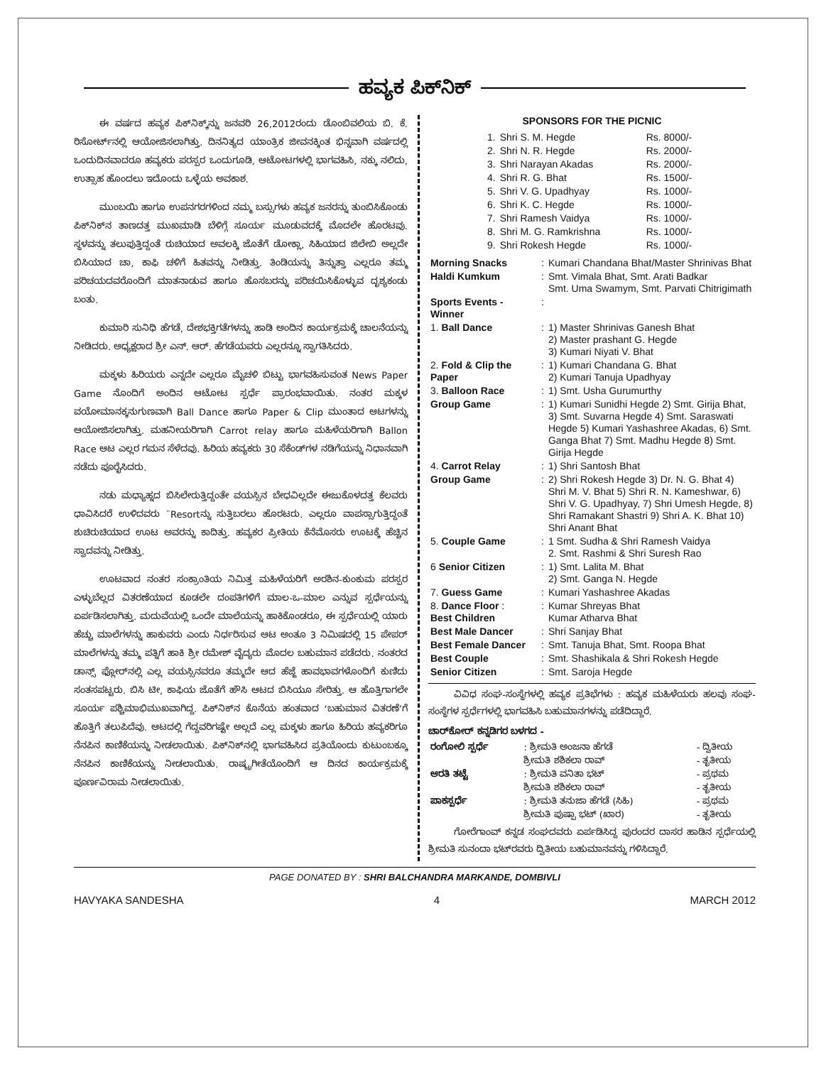ಹವ್ಯಕ ಪಿಕ್‌ನಿಕ್
ಈ ವರ್ಷದ ಹವ್ಯಕ ಪಿಕ್‌ನಿಕ್ಕ್‌ನ್ನು ಜನವರಿ 26,2012ರಂದು ಡೊಂಬಿವಲಿಯ ಬಿ. ಕೆ. ರಿಸೋರ್ಟ್‌ನಲ್ಲಿ ಆಯೋಜಿಸಲಾಗಿತ್ತು. ದಿನನಿತ್ಯದ ಯಾಂತ್ರಿಕ ಜೀವನಕ್ಕಿಂತ ಭಿನ್ನವಾಗಿ ವರ್ಷದಲ್ಲಿ ಒಂದುದಿನವಾದರೂ ಹವ್ಯಕರು ಪರಸ್ಪರ ಒಂದುಗೂಡಿ, ಆಟೋಟಗಳಲ್ಲಿ ಭಾಗವಹಿಸಿ, ನಕ್ಕು ನಲಿದು, ಉತ್ಸಾಹ ಹೊಂದಲು ಇದೊಂದು ಒಳ್ಳೆಯ ಅವಕಾಶ.
ಮುಂಬಯಿ ಹಾಗೂ ಉಪನಗರಗಳಿಂದ ನಮ್ಮ ಬಸ್ಸುಗಳು ಹವ್ಯಕ ಜನರನ್ನು ತುಂಬಿಸಿಕೊಂಡು ಪಿಕ್‌ನಿಕ್‌ನ ತಾಣದತ್ತ ಮುಖಮಾಡಿ ಬೆಳಿಗ್ಗೆ ಸೂರ್ಯ ಮೂಡುವದಕ್ಕೆ ಮೊದಲೇ ಹೊರಟವು. ಸ್ಥಳವನ್ನು ತಲುಪುತ್ತಿದ್ದಂತೆ ರುಚಿಯಾದ ಅವಲಕ್ಕಿ ಜೊತೆಗೆ ಡೋಕ್ಲಾ, ಸಿಹಿಯಾದ ಜಿಲೇಬಿ ಅಲ್ಲದೇ ಬಿಸಿಯಾದ ಚಾ, ಕಾಫಿ ಚಳಿಗೆ ಹಿತವನ್ನು ನೀಡಿತ್ತು. ತಿಂಡಿಯನ್ನು ತಿನ್ನುತ್ತಾ ಎಲ್ಲರೂ ತಮ್ಮ ಪರಿಚಯದವರೊಂದಿಗೆ ಮಾತನಾಡುವ ಹಾಗೂ ಹೊಸಬರನ್ನು ಪರಿಚಯಿಸಿಕೊಳ್ಳುವ ದೃಶ್ಯಕಂಡು ಬಂತು.
ಕುಮಾರಿ ಸುನಿಧಿ ಹೆಗಡೆ, ದೇಶಭಕ್ತಿಗತೆಗಳನ್ನು ಹಾಡಿ ಅಂದಿನ ಕಾರ್ಯಕ್ರಮಕ್ಕೆ ಚಾಲನೆಯನ್ನು ನೀಡಿದರು. ಅಧ್ಯಕ್ಷರಾದ ಶ್ರೀ ಎನ್. ಆರ್. ಹೆಗಡೆಯವರು ಎಲ್ಲರನ್ನೂ ಸ್ವಾಗತಿಸಿದರು.
ಮಕ್ಕಳು ಹಿರಿಯರು ಎನ್ನದೇ ಎಲ್ಲರೂ ಮೈಚಳಿ ಬಿಟ್ಟು ಭಾಗವಹಿಸುವಂತ News Paper Game ನೊಂದಿಗೆ ಅಂದಿನ ಆಟೋಟ ಸ್ಪರ್ಧೆ ಪ್ರಾರಂಭವಾಯಿತು. ನಂತರ ಮಕ್ಕಳ ವಯೋಮಾನಕ್ಕನುಗುಣವಾಗಿ Ball Dance ಹಾಗೂ Paper & Clip ಮುಂತಾದ ಆಟಗಳನ್ನು ಆಯೋಜಿಸಲಾಗಿತ್ತು. ಮಹನೀಯರಿಗಾಗಿ Carrot relay ಹಾಗೂ ಮಹಿಳೆಯರಿಗಾಗಿ Ballon Race ಆಟ ಎಲ್ಲರ ಗಮನ ಸೆಳೆದವು. ಹಿರಿಯ ಹವ್ಯಕರು 30 ಸೆಕೆಂಡ್‌ಗಳ ನಡಿಗೆಯನ್ನು ನಿಧಾನವಾಗಿ ನಡೆದು ಪೂರೈಸಿದರು.
ನಡು ಮಧ್ಯಾಹ್ನದ ಬಿಸಿಲೇರುತ್ತಿದ್ದಂತೇ ವಯಸ್ಸಿನ ಬೇಧವಿಲ್ಲದೇ ಈಜುಕೊಳದತ್ತ ಕೆಲವರು ಧಾವಿಸಿದರೆ ಉಳಿದವರು ¨Resortನ್ನು ಸುತ್ತಿಬರಲು ಹೊರಟರು. ಎಲ್ಲರೂ ವಾಪಸ್ಸಾಗುತ್ತಿದ್ದಂತೆ ಶುಚಿರುಚಿಯಾದ ಊಟ ಅವರನ್ನು ಕಾದಿತ್ತು. ಹವ್ಯಕರ ಪ್ರೀತಿಯ ಕೆನೆಮೊಸರು ಊಟಕ್ಕೆ ಹೆಚ್ಚಿನ ಸ್ವಾದವನ್ನು ನೀಡಿತ್ತು.
ಊಟವಾದ ನಂತರ ಸಂಕ್ರಾಂತಿಯ ನಿಮಿತ್ತ ಮಹಿಳೆಯರಿಗೆ ಅರಶಿನ-ಕುಂಕುಮ ಪರಸ್ಪರ ಎಳ್ಳುಬೆಲ್ಲದ ವಿತರಣೆಯಾದ ಕೂಡಲೇ ದಂಪತಿಗಳಿಗೆ ಮಾಲ-ಒ-ಮಾಲ ಎನ್ನುವ ಸ್ಪರ್ಧೆಯನ್ನು ಏರ್ಪಡಿಸಲಾಗಿತ್ತು. ಮದುವೆಯಲ್ಲಿ ಒಂದೇ ಮಾಲೆಯನ್ನು ಹಾಕಿಕೊಂಡರೂ, ಈ ಸ್ಪರ್ಧೆಯಲ್ಲಿ ಯಾರು ಹೆಚ್ಚು ಮಾಲೆಗಳನ್ನು ಹಾಕುವರು ಎಂದು ನಿರ್ಧರಿಸುವ ಆಟ ಅಂತೂ 3 ನಿಮಿಷದಲ್ಲಿ 15 ಪೇಪರ್ ಮಾಲೆಗಳನ್ನು ತಮ್ಮ ಪತ್ನಿಗೆ ಹಾಕಿ ಶ್ರೀ ರಮೇಶ್ ವೈದ್ಯರು ಮೊದಲ ಬಹುಮಾನ ಪಡೆದರು. ನಂತರದ ಡಾನ್ಸ್ ಫ್ಲೋರ್‌ನಲ್ಲಿ ಎಲ್ಲ ವಯಸ್ಸಿನವರೂ ತಮ್ಮದೇ ಆದ ಹೆಜ್ಜೆ ಹಾವಭಾವಗಳೊಂದಿಗೆ ಕುಣಿದು ಸಂತಸಪಟ್ಟರು. ಬಿಸಿ ಟೀ, ಕಾಫಿಯ ಜೊತೆಗೆ ಹೌಸಿ ಆಟದ ಬಿಸಿಯೂ ಸೇರಿತ್ತು. ಆ ಹೊತ್ತಿಗಾಗಲೇ ಸೂರ್ಯ ಪಶ್ಚಿಮಾಭಿಮುಖವಾಗಿದ್ದ. ಪಿಕ್‌ನಿಕ್‌ನ ಕೊನೆಯ ಹಂತವಾದ ‘ಬಹುಮಾನ ವಿತರಣೆ’ಗೆ ಹೊತ್ತಿಗೆ ತಲುಪಿದೆವು. ಆಟದಲ್ಲಿ ಗೆದ್ದವರಿಗಷ್ಟೇ ಅಲ್ಲದೆ ಎಲ್ಲ ಮಕ್ಕಳು ಹಾಗೂ ಹಿರಿಯ ಹವ್ಯಕರಿಗೂ ನೆನಪಿನ ಕಾಣಿಕೆಯನ್ನು ನೀಡಲಾಯಿತು. ಪಿಕ್‌ನಿಕ್‌ನಲ್ಲಿ ಭಾಗವಹಿಸಿದ ಪ್ರತಿಯೊಂದು ಕುಟುಂಬಕ್ಕೂ ನೆನಪಿನ ಕಾಣಿಕೆಯನ್ನು ನೀಡಲಾಯಿತು. ರಾಷ್ಟ್ರಗೀತೆಯೊಂದಿಗೆ ಆ ದಿನದ ಕಾರ್ಯಕ್ರಮಕ್ಕೆ ಪೂರ್ಣವಿರಾಮ ನೀಡಲಾಯಿತು.
SPONSORS FOR THE PICNIC
| 1. | Shri S. M. Hegde | Rs. 8000/- |
| 2. | Shri N. R. Hegde | Rs. 2000/- |
| 3. | Shri Narayan Akadas | Rs. 2000/- |
| 4. | Shri R. G. Bhat | Rs. 1500/- |
| 5. | Shri V. G. Upadhyay | Rs. 1000/- |
| 6. | Shri K. C. Hegde | Rs. 1000/- |
| 7. | Shri Ramesh Vaidya | Rs. 1000/- |
| 8. | Shri M. G. Ramkrishna | Rs. 1000/- |
| 9. | Shri Rokesh Hegde | Rs. 1000/- |
| Morning Snacks | : | Kumari Chandana Bhat/Master Shrinivas Bhat |
| Haldi Kumkum | : | Smt. Vimala Bhat, Smt. Arati Badkar Smt. Uma Swamym, Smt. Parvati Chitrigimath |
| Sports Events - Winner | : | |
| 1. Ball Dance | : | 1) Master Shrinivas Ganesh Bhat 2) Master prashant G. Hegde 3) Kumari Niyati V. Bhat |
| 2. Fold & Clip the Paper | : | 1) Kumari Chandana G. Bhat 2) Kumari Tanuja Upadhyay |
| 3. Balloon Race | : | 1) Smt. Usha Gurumurthy |
| Group Game | : | 1) Kumari Sunidhi Hegde 2) Smt. Girija Bhat, 3) Smt. Suvarna Hegde 4) Smt. Saraswati Hegde 5) Kumari Yashashree Akadas, 6) Smt. Ganga Bhat 7) Smt. Madhu Hegde 8) Smt. Girija Hegde |
| 4. Carrot Relay | : | 1) Shri Santosh Bhat |
| Group Game | : | 2) Shri Rokesh Hegde 3) Dr. N. G. Bhat 4) Shri M. V. Bhat 5) Shri R. N. Kameshwar, 6) Shri V. G. Upadhyay, 7) Shri Umesh Hegde, 8) Shri Ramakant Shastri 9) Shri A. K. Bhat 10) Shri Anant Bhat |
| 5. Couple Game | : | 1 Smt. Sudha & Shri Ramesh Vaidya 2. Smt. Rashmi & Shri Suresh Rao |
| 6 Senior Citizen | : | 1) Smt. Lalita M. Bhat 2) Smt. Ganga N. Hegde |
| 7. Guess Game | : | Kumari Yashashree Akadas |
| 8. Dance Floor : Best Children | : | Kumar Shreyas Bhat Kumar Atharva Bhat |
| Best Male Dancer | : | Shri Sanjay Bhat |
| Best Female Dancer | : | Smt. Tanuja Bhat, Smt. Roopa Bhat |
| Best Couple | : | Smt. Shashikala & Shri Rokesh Hegde |
| Senior Citizen | : | Smt. Saroja Hegde |
ವಿವಿಧ ಸಂಘ-ಸಂಸ್ಥೆಗಳಲ್ಲಿ ಹವ್ಯಕ ಪ್ರತಿಭೆಗಳು : ಹವ್ಯಕ ಮಹಿಳೆಯರು ಹಲವು ಸಂಘ-ಸಂಸ್ಥೆಗಳ ಸ್ಪರ್ಧೆಗಳಲ್ಲಿ ಭಾಗವಹಿಸಿ ಬಹುಮಾನಗಳನ್ನು ಪಡೆದಿದ್ದಾರೆ.
ಚಾರ್‌ಕೋರ್ ಕನ್ನಡಿಗರ ಬಳಗದ -
| ರಂಗೋಲಿ ಸ್ಪರ್ಧೆ | : ಶ್ರೀಮತಿ ಅಂಜನಾ ಹೆಗಡೆ | - ದ್ವಿತೀಯ |
| | ಶ್ರೀಮತಿ ಶಶಿಕಲಾ ರಾವ್ | - ತೃತೀಯ |
| ಆರತಿ ತಟ್ಟೆ | : ಶ್ರೀಮತಿ ವನಿತಾ ಭಟ್ | - ಪ್ರಥಮ |
| | ಶ್ರೀಮತಿ ಶಶಿಕಲಾ ರಾವ್ | - ತೃತೀಯ |
| ಪಾಕಸ್ಪರ್ಧೆ | : ಶ್ರೀಮತಿ ತನುಜಾ ಹೆಗಡೆ (ಸಿಹಿ) | - ಪ್ರಥಮ |
| | ಶ್ರೀಮತಿ ಪುಷ್ಪಾ ಭಟ್ (ಖಾರ) | - ತೃತೀಯ |
ಗೋರೆಗಾಂವ್ ಕನ್ನಡ ಸಂಘದವರು ಏರ್ಪಡಿಸಿದ್ದ ಪುರಂದರ ದಾಸರ ಹಾಡಿನ ಸ್ಪರ್ಧೆಯಲ್ಲಿ ಶ್ರೀಮತಿ ಸುನಂದಾ ಭಟ್‌ರವರು ದ್ವಿತೀಯ ಬಹುಮಾನವನ್ನು ಗಳಿಸಿದ್ದಾರೆ.
PAGE DONATED BY : SHRI BALCHANDRA MARKANDE, DOMBIVLI
HAVYAKA SANDESHA 4 MARCH 2012